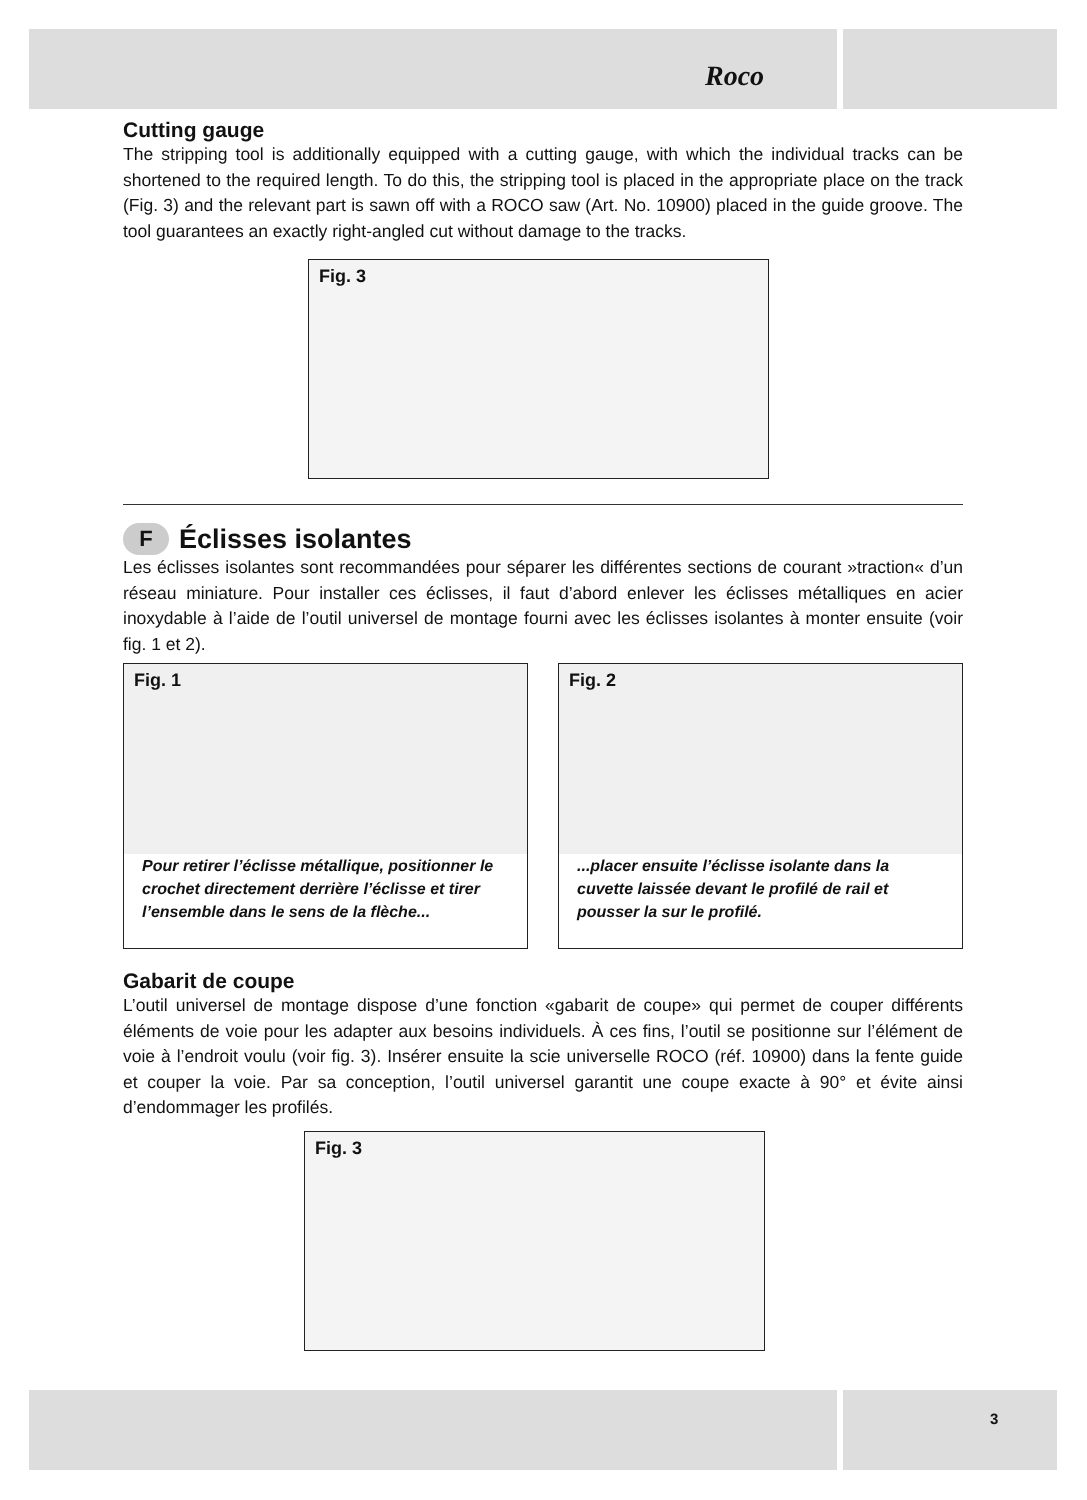Roco
Cutting gauge
The stripping tool is additionally equipped with a cutting gauge, with which the individual tracks can be shortened to the required length. To do this, the stripping tool is placed in the appropriate place on the track (Fig. 3) and the relevant part is sawn off with a ROCO saw (Art. No. 10900) placed in the guide groove. The tool guarantees an exactly right-angled cut without damage to the tracks.
Fig. 3
F Éclisses isolantes
Les éclisses isolantes sont recommandées pour séparer les différentes sections de courant »traction« d’un réseau miniature. Pour installer ces éclisses, il faut d’abord enlever les éclisses métalliques en acier inoxydable à l’aide de l’outil universel de montage fourni avec les éclisses isolantes à monter ensuite (voir fig. 1 et 2).
Fig. 1
Pour retirer l’éclisse métallique, positionner le crochet directement derrière l’éclisse et tirer l’ensemble dans le sens de la flèche...
Fig. 2
...placer ensuite l’éclisse isolante dans la cuvette laissée devant le profilé de rail et pousser la sur le profilé.
Gabarit de coupe
L’outil universel de montage dispose d’une fonction «gabarit de coupe» qui permet de couper différents éléments de voie pour les adapter aux besoins individuels. À ces fins, l’outil se positionne sur l’élément de voie à l’endroit voulu (voir fig. 3). Insérer ensuite la scie universelle ROCO (réf. 10900) dans la fente guide et couper la voie. Par sa conception, l’outil universel garantit une coupe exacte à 90° et évite ainsi d’endommager les profilés.
Fig. 3
3